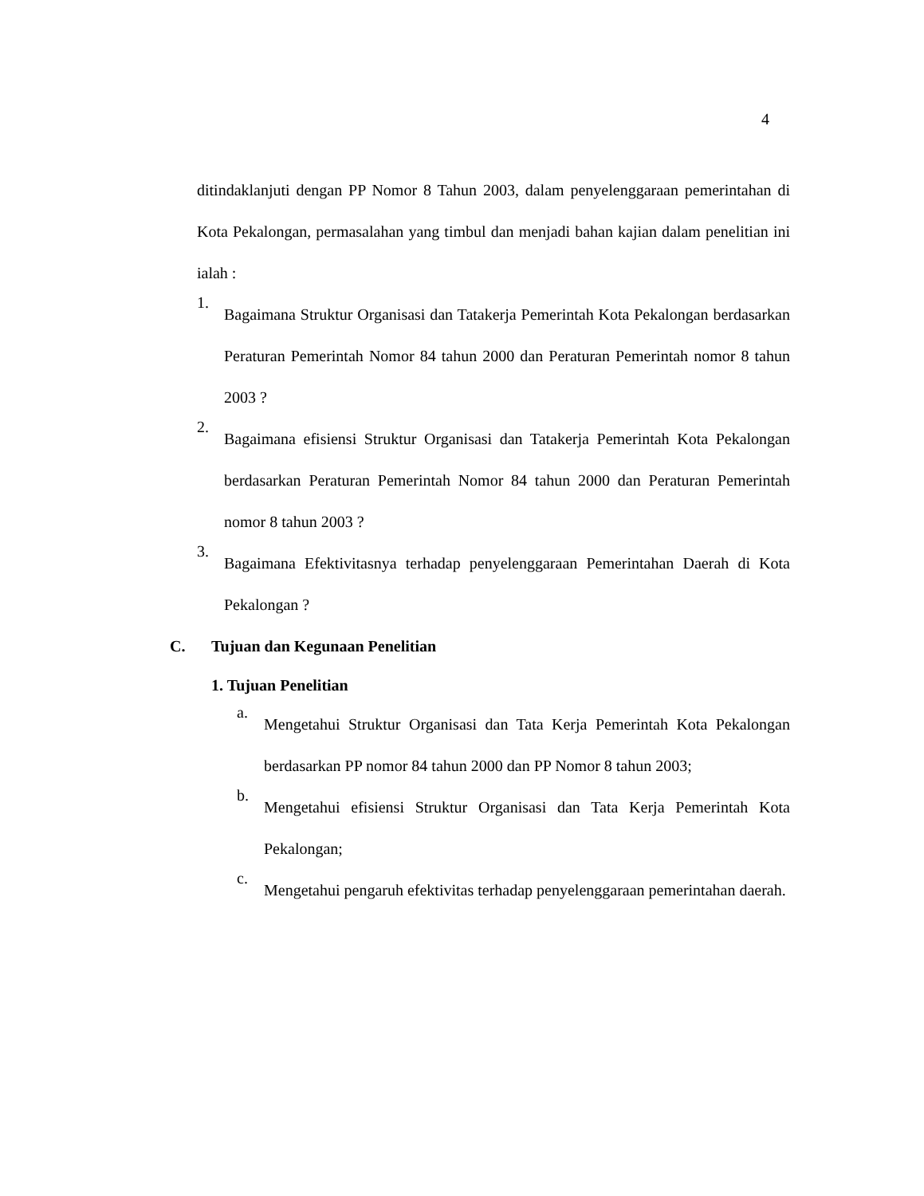4
ditindaklanjuti dengan PP Nomor 8 Tahun 2003, dalam penyelenggaraan pemerintahan di Kota Pekalongan, permasalahan yang timbul dan menjadi bahan kajian dalam penelitian ini ialah :
1.
Bagaimana Struktur Organisasi dan Tatakerja Pemerintah Kota Pekalongan berdasarkan Peraturan Pemerintah Nomor 84 tahun 2000 dan Peraturan Pemerintah nomor 8 tahun 2003 ?
2.
Bagaimana efisiensi Struktur Organisasi dan Tatakerja Pemerintah Kota Pekalongan berdasarkan Peraturan Pemerintah Nomor 84 tahun 2000 dan Peraturan Pemerintah nomor 8 tahun 2003 ?
3.
Bagaimana Efektivitasnya terhadap penyelenggaraan Pemerintahan Daerah di Kota Pekalongan ?
C. Tujuan dan Kegunaan Penelitian
1. Tujuan Penelitian
a.
Mengetahui Struktur Organisasi dan Tata Kerja Pemerintah Kota Pekalongan berdasarkan PP nomor 84 tahun 2000 dan PP Nomor 8 tahun 2003;
b.
Mengetahui efisiensi Struktur Organisasi dan Tata Kerja Pemerintah Kota Pekalongan;
c.
Mengetahui pengaruh efektivitas terhadap penyelenggaraan pemerintahan daerah.